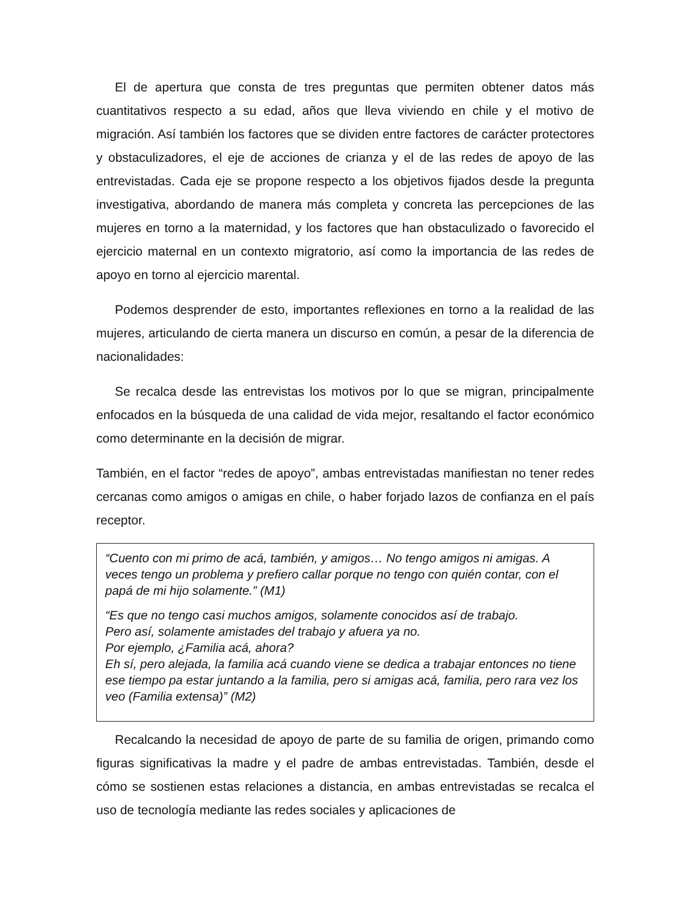El de apertura que consta de tres preguntas que permiten obtener datos más cuantitativos respecto a su edad, años que lleva viviendo en chile y el motivo de migración. Así también los factores que se dividen entre factores de carácter protectores y obstaculizadores, el eje de acciones de crianza y el de las redes de apoyo de las entrevistadas. Cada eje se propone respecto a los objetivos fijados desde la pregunta investigativa, abordando de manera más completa y concreta las percepciones de las mujeres en torno a la maternidad, y los factores que han obstaculizado o favorecido el ejercicio maternal en un contexto migratorio, así como la importancia de las redes de apoyo en torno al ejercicio marental.
Podemos desprender de esto, importantes reflexiones en torno a la realidad de las mujeres, articulando de cierta manera un discurso en común, a pesar de la diferencia de nacionalidades:
Se recalca desde las entrevistas los motivos por lo que se migran, principalmente enfocados en la búsqueda de una calidad de vida mejor, resaltando el factor económico como determinante en la decisión de migrar.
También, en el factor “redes de apoyo”, ambas entrevistadas manifiestan no tener redes cercanas como amigos o amigas en chile, o haber forjado lazos de confianza en el país receptor.
“Cuento con mi primo de acá, también, y amigos… No tengo amigos ni amigas. A veces tengo un problema y prefiero callar porque no tengo con quién contar, con el papá de mi hijo solamente.” (M1)
“Es que no tengo casi muchos amigos, solamente conocidos así de trabajo.
Pero así, solamente amistades del trabajo y afuera ya no.
Por ejemplo, ¿Familia acá, ahora?
Eh sí, pero alejada, la familia acá cuando viene se dedica a trabajar entonces no tiene ese tiempo pa estar juntando a la familia, pero si amigas acá, familia, pero rara vez los veo (Familia extensa)” (M2)
Recalcando la necesidad de apoyo de parte de su familia de origen, primando como figuras significativas la madre y el padre de ambas entrevistadas. También, desde el cómo se sostienen estas relaciones a distancia, en ambas entrevistadas se recalca el uso de tecnología mediante las redes sociales y aplicaciones de